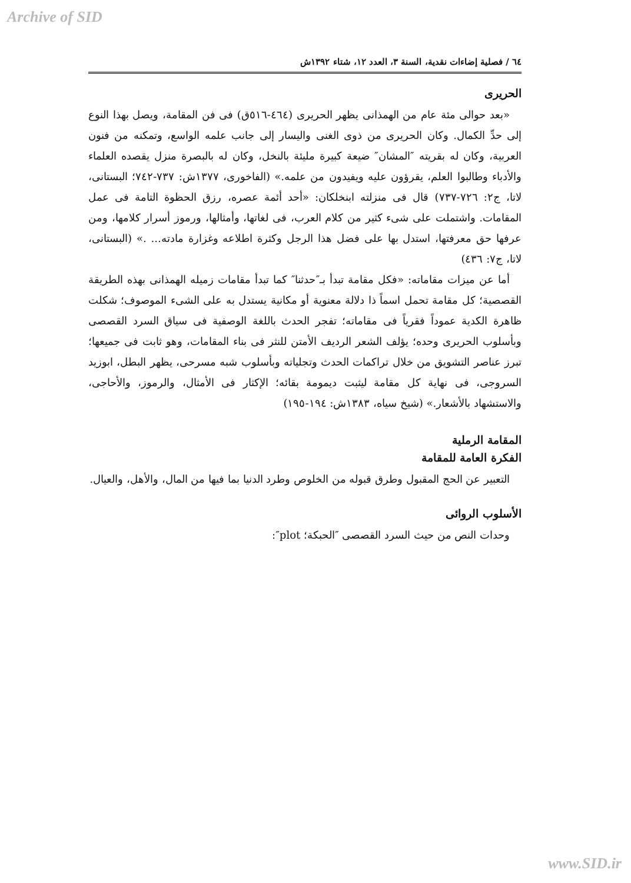Archive of SID
٦٤ / فصلية إضاءات نقدية، السنة ٣، العدد ١٢، شتاء ١٣٩٢ش
الحريرى
«بعد حوالى مئة عام من الهمذانى يظهر الحريرى (٤٦٤-٥١٦ق) فى فن المقامة، ويصل بهذا النوع إلى حدِّ الكمال. وكان الحريرى من ذوى الغنى واليسار إلى جانب علمه الواسع، وتمكنه من فنون العربية، وكان له بقريته ″المشان″ ضيعة كبيرة مليئة بالنخل، وكان له بالبصرة منزل يقصده العلماء والأدباء وطالبوا العلم، يقرؤون عليه ويفيدون من علمه.» (الفاخورى، ١٣٧٧ش: ٧٣٧-٧٤٢؛ البستانى، لاتا، ج٢: ٧٢٦-٧٣٧) قال فى منزلته ابنخلكان: «أحد أئمة عصره، رزق الحظوة التامة فى عمل المقامات. واشتملت على شىء كثير من كلام العرب، فى لغاتها، وأمثالها، ورموز أسرار كلامها، ومن عرفها حق معرفتها، استدل بها على فضل هذا الرجل وكثرة اطلاعه وغزارة مادته... .» (البستانى، لاتا، ج٧: ٤٣٦)
أما عن ميزات مقاماته: «فكل مقامة تبدأ بـ″حدثنا″ كما تبدأ مقامات زميله الهمذانى بهذه الطريقة القصصية؛ كل مقامة تحمل اسماً ذا دلالة معنوية أو مكانية يستدل به على الشىء الموصوف؛ شكلت ظاهرة الكدية عموداً فقرياً فى مقاماته؛ تفجر الحدث باللغة الوصفية فى سياق السرد القصصى وبأسلوب الحريرى وحده؛ يؤلف الشعر الرديف الأمتن للنثر فى بناء المقامات، وهو ثابت فى جميعها؛ تبرز عناصر التشويق من خلال تراكمات الحدث وتجلياته وبأسلوب شبه مسرحى، يظهر البطل، ابوزيد السروجى، فى نهاية كل مقامة ليثبت ديمومة بقائه؛ الإكثار فى الأمثال، والرموز، والأحاجى، والاستشهاد بالأشعار.» (شيخ سياه، ١٣٨٣ش: ١٩٤-١٩٥)
المقامة الرملية
الفكرة العامة للمقامة
التعبير عن الحج المقبول وطرق قبوله من الخلوص وطرد الدنيا بما فيها من المال، والأهل، والعيال.
الأسلوب الروائى
وحدات النص من حيث السرد القصصى ″الحبكة؛ plot″:
www.SID.ir